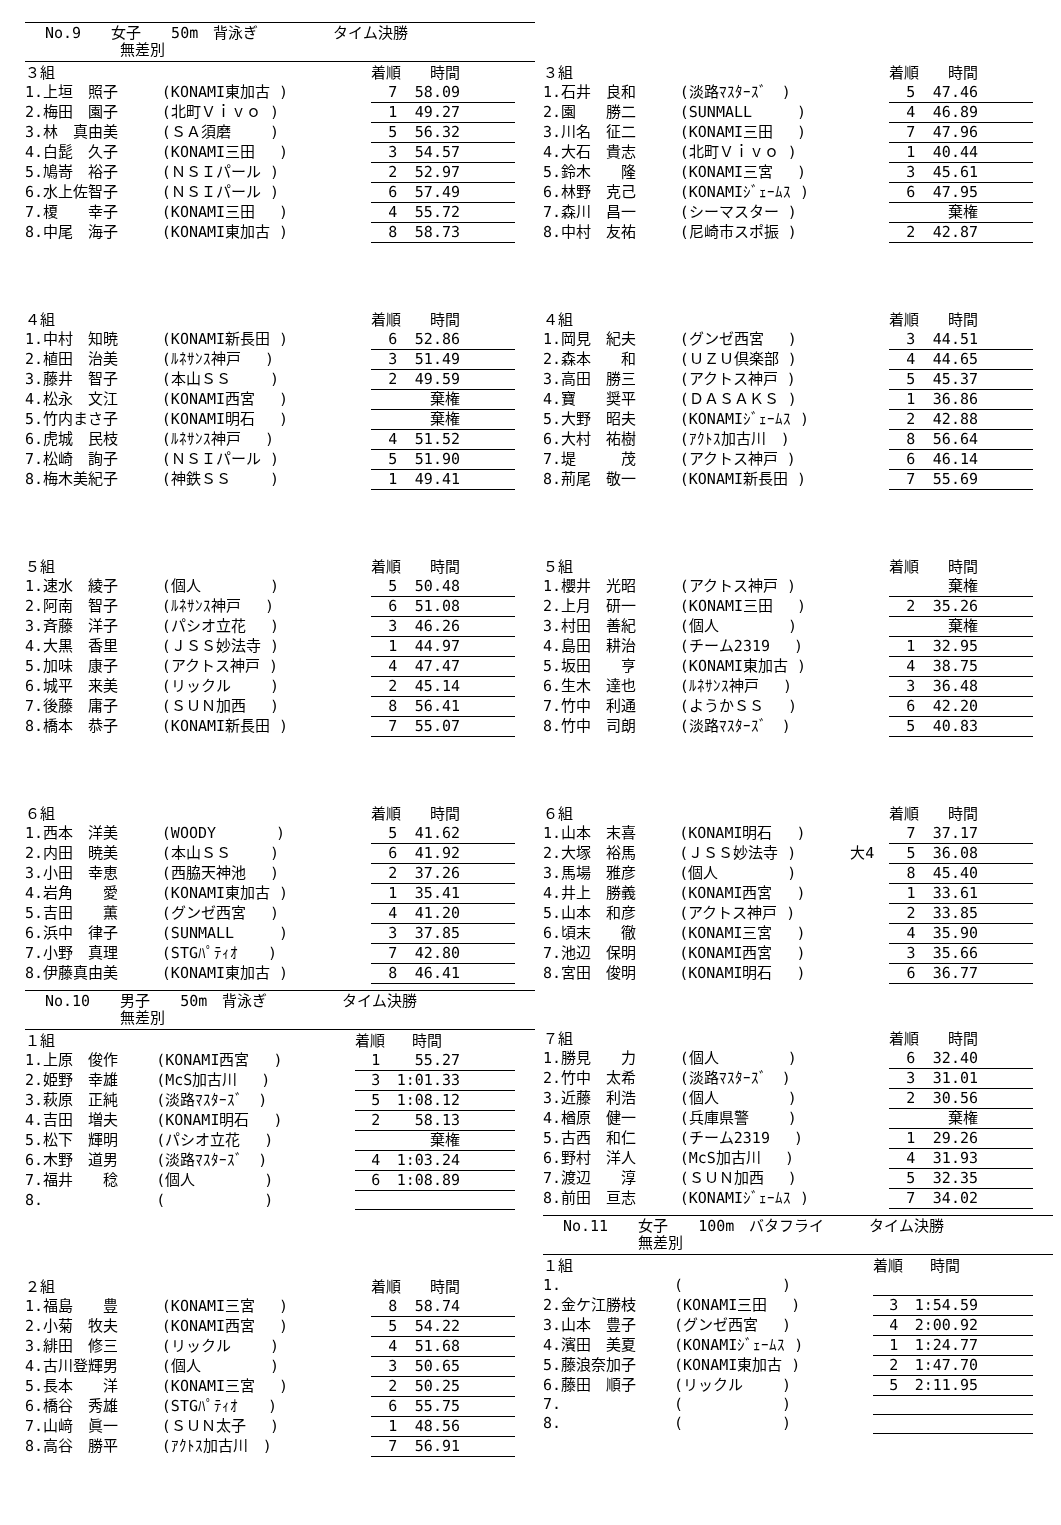No.9　　女子　　50m　背泳ぎ　　　　　タイム決勝
　　　　　無差別
| ３組 | | | 着順 | 時間 |
| --- | --- | --- | --- | --- |
| 1.上垣 照子 | (KONAMI東加古 ) | | 7 | 58.09 |
| 2.梅田 園子 | (北町Ｖｉｖｏ ) | | 1 | 49.27 |
| 3.林 真由美 | (ＳＡ須磨 ) | | 5 | 56.32 |
| 4.白髭 久子 | (KONAMI三田 ) | | 3 | 54.57 |
| 5.鳩嵜 裕子 | (ＮＳＩパール ) | | 2 | 52.97 |
| 6.水上佐智子 | (ＮＳＩパール ) | | 6 | 57.49 |
| 7.榎 幸子 | (KONAMI三田 ) | | 4 | 55.72 |
| 8.中尾 海子 | (KONAMI東加古 ) | | 8 | 58.73 |
| ４組 | | | 着順 | 時間 |
| --- | --- | --- | --- | --- |
| 1.中村 知暁 | (KONAMI新長田 ) | | 6 | 52.86 |
| 2.植田 治美 | (ﾙﾈｻﾝｽ神戸 ) | | 3 | 51.49 |
| 3.藤井 智子 | (本山ＳＳ ) | | 2 | 49.59 |
| 4.松永 文江 | (KONAMI西宮 ) | | | 棄権 |
| 5.竹内まさ子 | (KONAMI明石 ) | | | 棄権 |
| 6.虎城 民枝 | (ﾙﾈｻﾝｽ神戸 ) | | 4 | 51.52 |
| 7.松崎 詢子 | (ＮＳＩパール ) | | 5 | 51.90 |
| 8.梅木美紀子 | (神鉄ＳＳ ) | | 1 | 49.41 |
| ５組 | | | 着順 | 時間 |
| --- | --- | --- | --- | --- |
| 1.速水 綾子 | (個人 ) | | 5 | 50.48 |
| 2.阿南 智子 | (ﾙﾈｻﾝｽ神戸 ) | | 6 | 51.08 |
| 3.斉藤 洋子 | (パシオ立花 ) | | 3 | 46.26 |
| 4.大黒 香里 | (ＪＳＳ妙法寺 ) | | 1 | 44.97 |
| 5.加味 康子 | (アクトス神戸 ) | | 4 | 47.47 |
| 6.城平 来美 | (リックル ) | | 2 | 45.14 |
| 7.後藤 庸子 | (ＳＵＮ加西 ) | | 8 | 56.41 |
| 8.橋本 恭子 | (KONAMI新長田 ) | | 7 | 55.07 |
| ６組 | | | 着順 | 時間 |
| --- | --- | --- | --- | --- |
| 1.西本 洋美 | (WOODY ) | | 5 | 41.62 |
| 2.内田 暁美 | (本山ＳＳ ) | | 6 | 41.92 |
| 3.小田 幸恵 | (西脇天神池 ) | | 2 | 37.26 |
| 4.岩角 愛 | (KONAMI東加古 ) | | 1 | 35.41 |
| 5.吉田 薫 | (グンゼ西宮 ) | | 4 | 41.20 |
| 6.浜中 律子 | (SUNMALL ) | | 3 | 37.85 |
| 7.小野 真理 | (STGﾊﾟﾃｨｵ ) | | 7 | 42.80 |
| 8.伊藤真由美 | (KONAMI東加古 ) | | 8 | 46.41 |
No.10　　男子　　50m　背泳ぎ　　　　　タイム決勝
　　　　　無差別
| １組 | | | 着順 | 時間 |
| --- | --- | --- | --- | --- |
| 1.上原 俊作 | (KONAMI西宮 ) | | 1 | 55.27 |
| 2.姫野 幸雄 | (McS加古川 ) | | 3 | 1:01.33 |
| 3.萩原 正純 | (淡路ﾏｽﾀｰｽﾞ ) | | 5 | 1:08.12 |
| 4.吉田 増夫 | (KONAMI明石 ) | | 2 | 58.13 |
| 5.松下 輝明 | (パシオ立花 ) | | | 棄権 |
| 6.木野 道男 | (淡路ﾏｽﾀｰｽﾞ ) | | 4 | 1:03.24 |
| 7.福井 稔 | (個人 ) | | 6 | 1:08.89 |
| 8. | ( ) | | | |
| ２組 | | | 着順 | 時間 |
| --- | --- | --- | --- | --- |
| 1.福島 豊 | (KONAMI三宮 ) | | 8 | 58.74 |
| 2.小菊 牧夫 | (KONAMI西宮 ) | | 5 | 54.22 |
| 3.緋田 修三 | (リックル ) | | 4 | 51.68 |
| 4.古川登輝男 | (個人 ) | | 3 | 50.65 |
| 5.長本 洋 | (KONAMI三宮 ) | | 2 | 50.25 |
| 6.橋谷 秀雄 | (STGﾊﾟﾃｨｵ ) | | 6 | 55.75 |
| 7.山﨑 眞一 | (ＳＵＮ太子 ) | | 1 | 48.56 |
| 8.高谷 勝平 | (ｱｸﾄｽ加古川 ) | | 7 | 56.91 |
| ３組 | | | 着順 | 時間 |
| --- | --- | --- | --- | --- |
| 1.石井 良和 | (淡路ﾏｽﾀｰｽﾞ ) | | 5 | 47.46 |
| 2.園 勝二 | (SUNMALL ) | | 4 | 46.89 |
| 3.川名 征二 | (KONAMI三田 ) | | 7 | 47.96 |
| 4.大石 貴志 | (北町Ｖｉｖｏ ) | | 1 | 40.44 |
| 5.鈴木 隆 | (KONAMI三宮 ) | | 3 | 45.61 |
| 6.林野 克己 | (KONAMIｼﾞｪｰﾑｽ ) | | 6 | 47.95 |
| 7.森川 昌一 | (シーマスター ) | | | 棄権 |
| 8.中村 友祐 | (尼崎市スポ振 ) | | 2 | 42.87 |
| ４組 | | | 着順 | 時間 |
| --- | --- | --- | --- | --- |
| 1.岡見 紀夫 | (グンゼ西宮 ) | | 3 | 44.51 |
| 2.森本 和 | (ＵＺＵ倶楽部 ) | | 4 | 44.65 |
| 3.高田 勝三 | (アクトス神戸 ) | | 5 | 45.37 |
| 4.寶 奨平 | (ＤＡＳＡＫＳ ) | | 1 | 36.86 |
| 5.大野 昭夫 | (KONAMIｼﾞｪｰﾑｽ ) | | 2 | 42.88 |
| 6.大村 祐樹 | (ｱｸﾄｽ加古川 ) | | 8 | 56.64 |
| 7.堤 茂 | (アクトス神戸 ) | | 6 | 46.14 |
| 8.荊尾 敬一 | (KONAMI新長田 ) | | 7 | 55.69 |
| ５組 | | | 着順 | 時間 |
| --- | --- | --- | --- | --- |
| 1.櫻井 光昭 | (アクトス神戸 ) | | | 棄権 |
| 2.上月 研一 | (KONAMI三田 ) | | 2 | 35.26 |
| 3.村田 善紀 | (個人 ) | | | 棄権 |
| 4.島田 耕治 | (チーム2319 ) | | 1 | 32.95 |
| 5.坂田 亨 | (KONAMI東加古 ) | | 4 | 38.75 |
| 6.生木 達也 | (ﾙﾈｻﾝｽ神戸 ) | | 3 | 36.48 |
| 7.竹中 利通 | (ようかＳＳ ) | | 6 | 42.20 |
| 8.竹中 司朗 | (淡路ﾏｽﾀｰｽﾞ ) | | 5 | 40.83 |
| ６組 | | | 着順 | 時間 |
| --- | --- | --- | --- | --- |
| 1.山本 末喜 | (KONAMI明石 ) | | 7 | 37.17 |
| 2.大塚 裕馬 | (ＪＳＳ妙法寺 ) | 大4 | 5 | 36.08 |
| 3.馬場 雅彦 | (個人 ) | | 8 | 45.40 |
| 4.井上 勝義 | (KONAMI西宮 ) | | 1 | 33.61 |
| 5.山本 和彦 | (アクトス神戸 ) | | 2 | 33.85 |
| 6.頃末 徹 | (KONAMI三宮 ) | | 4 | 35.90 |
| 7.池辺 保明 | (KONAMI西宮 ) | | 3 | 35.66 |
| 8.宮田 俊明 | (KONAMI明石 ) | | 6 | 36.77 |
| ７組 | | | 着順 | 時間 |
| --- | --- | --- | --- | --- |
| 1.勝見 力 | (個人 ) | | 6 | 32.40 |
| 2.竹中 太希 | (淡路ﾏｽﾀｰｽﾞ ) | | 3 | 31.01 |
| 3.近藤 利浩 | (個人 ) | | 2 | 30.56 |
| 4.楢原 健一 | (兵庫県警 ) | | | 棄権 |
| 5.古西 和仁 | (チーム2319 ) | | 1 | 29.26 |
| 6.野村 洋人 | (McS加古川 ) | | 4 | 31.93 |
| 7.渡辺 淳 | (ＳＵＮ加西 ) | | 5 | 32.35 |
| 8.前田 亘志 | (KONAMIｼﾞｪｰﾑｽ ) | | 7 | 34.02 |
No.11　　女子　　100m　バタフライ　　　タイム決勝
　　　　　無差別
| １組 | | | 着順 | 時間 |
| --- | --- | --- | --- | --- |
| 1. | ( ) | | | |
| 2.金ケ江勝枝 | (KONAMI三田 ) | | 3 | 1:54.59 |
| 3.山本 豊子 | (グンゼ西宮 ) | | 4 | 2:00.92 |
| 4.濱田 美夏 | (KONAMIｼﾞｪｰﾑｽ ) | | 1 | 1:24.77 |
| 5.藤浪奈加子 | (KONAMI東加古 ) | | 2 | 1:47.70 |
| 6.藤田 順子 | (リックル ) | | 5 | 2:11.95 |
| 7. | ( ) | | | |
| 8. | ( ) | | | |